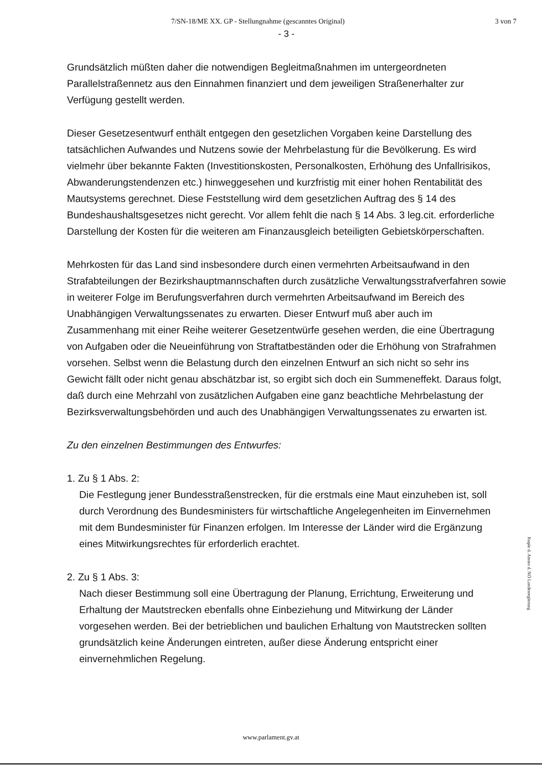7/SN-18/ME XX. GP - Stellungnahme (gescanntes Original) 3 von 7
- 3 -
Grundsätzlich müßten daher die notwendigen Begleitmaßnahmen im untergeordneten Parallelstraßennetz aus den Einnahmen finanziert und dem jeweiligen Straßenerhalter zur Verfügung gestellt werden.
Dieser Gesetzesentwurf enthält entgegen den gesetzlichen Vorgaben keine Darstellung des tatsächlichen Aufwandes und Nutzens sowie der Mehrbelastung für die Bevölkerung. Es wird vielmehr über bekannte Fakten (Investitionskosten, Personalkosten, Erhöhung des Unfallrisikos, Abwanderungstendenzen etc.) hinweggesehen und kurzfristig mit einer hohen Rentabilität des Mautsystems gerechnet. Diese Feststellung wird dem gesetzlichen Auftrag des § 14 des Bundeshaushaltsgesetzes nicht gerecht. Vor allem fehlt die nach § 14 Abs. 3 leg.cit. erforderliche Darstellung der Kosten für die weiteren am Finanzausgleich beteiligten Gebietskörperschaften.
Mehrkosten für das Land sind insbesondere durch einen vermehrten Arbeitsaufwand in den Strafabteilungen der Bezirkshauptmannschaften durch zusätzliche Verwaltungsstrafverfahren sowie in weiterer Folge im Berufungsverfahren durch vermehrten Arbeitsaufwand im Bereich des Unabhängigen Verwaltungssenates zu erwarten. Dieser Entwurf muß aber auch im Zusammenhang mit einer Reihe weiterer Gesetzentwürfe gesehen werden, die eine Übertragung von Aufgaben oder die Neueinführung von Straftatbeständen oder die Erhöhung von Strafrahmen vorsehen. Selbst wenn die Belastung durch den einzelnen Entwurf an sich nicht so sehr ins Gewicht fällt oder nicht genau abschätzbar ist, so ergibt sich doch ein Summeneffekt. Daraus folgt, daß durch eine Mehrzahl von zusätzlichen Aufgaben eine ganz beachtliche Mehrbelastung der Bezirksverwaltungsbehörden und auch des Unabhängigen Verwaltungssenates zu erwarten ist.
Zu den einzelnen Bestimmungen des Entwurfes:
1. Zu § 1 Abs. 2:
Die Festlegung jener Bundesstraßenstrecken, für die erstmals eine Maut einzuheben ist, soll durch Verordnung des Bundesministers für wirtschaftliche Angelegenheiten im Einvernehmen mit dem Bundesminister für Finanzen erfolgen. Im Interesse der Länder wird die Ergänzung eines Mitwirkungsrechtes für erforderlich erachtet.
2. Zu § 1 Abs. 3:
Nach dieser Bestimmung soll eine Übertragung der Planung, Errichtung, Erweiterung und Erhaltung der Mautstrecken ebenfalls ohne Einbeziehung und Mitwirkung der Länder vorgesehen werden. Bei der betrieblichen und baulichen Erhaltung von Mautstrecken sollten grundsätzlich keine Änderungen eintreten, außer diese Änderung entspricht einer einvernehmlichen Regelung.
Kopie d. Amtes d. NÖ Landesregierung
www.parlament.gv.at